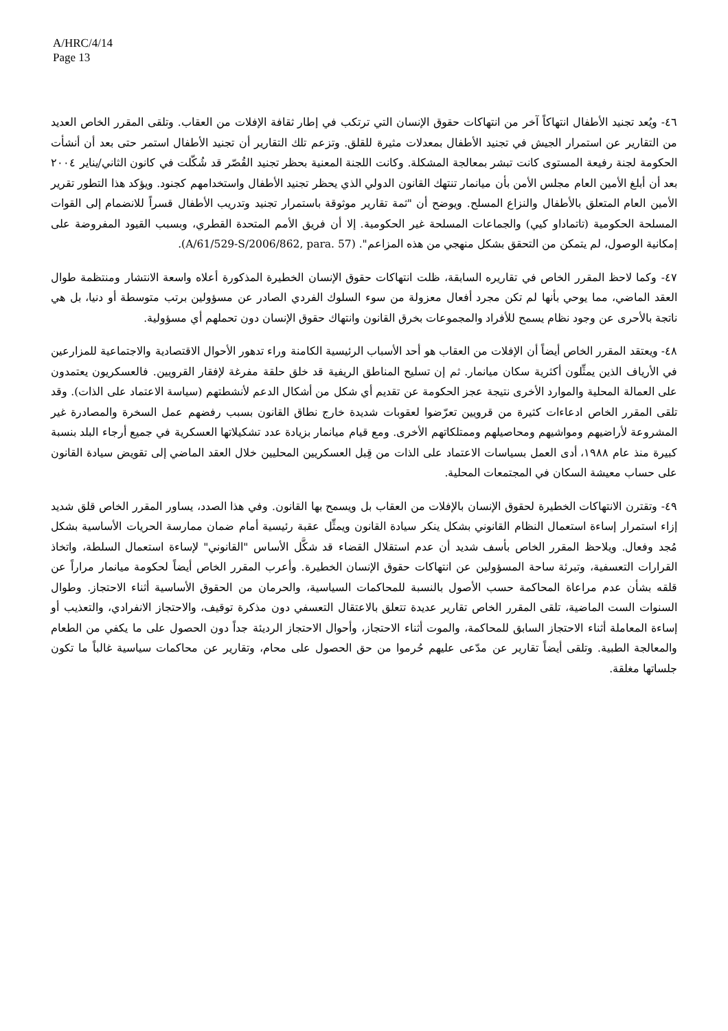A/HRC/4/14
Page 13
٤٦- ويُعد تجنيد الأطفال انتهاكاً آخر من انتهاكات حقوق الإنسان التي ترتكب في إطار ثقافة الإفلات من العقاب. وتلقى المقرر الخاص العديد من التقارير عن استمرار الجيش في تجنيد الأطفال بمعدلات مثيرة للقلق. وتزعم تلك التقارير أن تجنيد الأطفال استمر حتى بعد أن أنشأت الحكومة لجنة رفيعة المستوى كانت تبشر بمعالجة المشكلة. وكانت اللجنة المعنية بحظر تجنيد القُصّر قد شُكّلت في كانون الثاني/يناير ٢٠٠٤ بعد أن أبلغ الأمين العام مجلس الأمن بأن ميانمار تنتهك القانون الدولي الذي يحظر تجنيد الأطفال واستخدامهم كجنود. ويؤكد هذا التطور تقرير الأمين العام المتعلق بالأطفال والنزاع المسلح. ويوضح أن "ثمة تقارير موثوقة باستمرار تجنيد وتدريب الأطفال قسراً للانضمام إلى القوات المسلحة الحكومية (تاتماداو كيي) والجماعات المسلحة غير الحكومية. إلا أن فريق الأمم المتحدة القطري، وبسبب القيود المفروضة على إمكانية الوصول، لم يتمكن من التحقق بشكل منهجي من هذه المزاعم". (A/61/529-S/2006/862, para. 57).
٤٧- وكما لاحظ المقرر الخاص في تقاريره السابقة، ظلت انتهاكات حقوق الإنسان الخطيرة المذكورة أعلاه واسعة الانتشار ومنتظمة طوال العقد الماضي، مما يوحي بأنها لم تكن مجرد أفعال معزولة من سوء السلوك الفردي الصادر عن مسؤولين برتب متوسطة أو دنيا، بل هي ناتجة بالأحرى عن وجود نظام يسمح للأفراد والمجموعات بخرق القانون وانتهاك حقوق الإنسان دون تحملهم أي مسؤولية.
٤٨- ويعتقد المقرر الخاص أيضاً أن الإفلات من العقاب هو أحد الأسباب الرئيسية الكامنة وراء تدهور الأحوال الاقتصادية والاجتماعية للمزارعين في الأرياف الذين يمثِّلون أكثرية سكان ميانمار. ثم إن تسليح المناطق الريفية قد خلق حلقة مفرغة لإفقار القرويين. فالعسكريون يعتمدون على العمالة المحلية والموارد الأخرى نتيجة عجز الحكومة عن تقديم أي شكل من أشكال الدعم لأنشطتهم (سياسة الاعتماد على الذات). وقد تلقى المقرر الخاص ادعاءات كثيرة من قرويين تعرّضوا لعقوبات شديدة خارج نطاق القانون بسبب رفضهم عمل السخرة والمصادرة غير المشروعة لأراضيهم ومواشيهم ومحاصيلهم وممتلكاتهم الأخرى. ومع قيام ميانمار بزيادة عدد تشكيلاتها العسكرية في جميع أرجاء البلد بنسبة كبيرة منذ عام ١٩٨٨، أدى العمل بسياسات الاعتماد على الذات من قِبل العسكريين المحليين خلال العقد الماضي إلى تقويض سيادة القانون على حساب معيشة السكان في المجتمعات المحلية.
٤٩- وتقترن الانتهاكات الخطيرة لحقوق الإنسان بالإفلات من العقاب بل ويسمح بها القانون. وفي هذا الصدد، يساور المقرر الخاص قلق شديد إزاء استمرار إساءة استعمال النظام القانوني بشكل ينكر سيادة القانون ويمثِّل عقبة رئيسية أمام ضمان ممارسة الحريات الأساسية بشكل مُجد وفعال. ويلاحظ المقرر الخاص بأسف شديد أن عدم استقلال القضاء قد شكَّل الأساس "القانوني" لإساءة استعمال السلطة، واتخاذ القرارات التعسفية، وتبرئة ساحة المسؤولين عن انتهاكات حقوق الإنسان الخطيرة. وأعرب المقرر الخاص أيضاً لحكومة ميانمار مراراً عن قلقه بشأن عدم مراعاة المحاكمة حسب الأصول بالنسبة للمحاكمات السياسية، والحرمان من الحقوق الأساسية أثناء الاحتجاز. وطوال السنوات الست الماضية، تلقى المقرر الخاص تقارير عديدة تتعلق بالاعتقال التعسفي دون مذكرة توقيف، والاحتجاز الانفرادي، والتعذيب أو إساءة المعاملة أثناء الاحتجاز السابق للمحاكمة، والموت أثناء الاحتجاز، وأحوال الاحتجاز الرديئة جداً دون الحصول على ما يكفي من الطعام والمعالجة الطبية. وتلقى أيضاً تقارير عن مدّعى عليهم حُرموا من حق الحصول على محام، وتقارير عن محاكمات سياسية غالباً ما تكون جلساتها مغلقة.